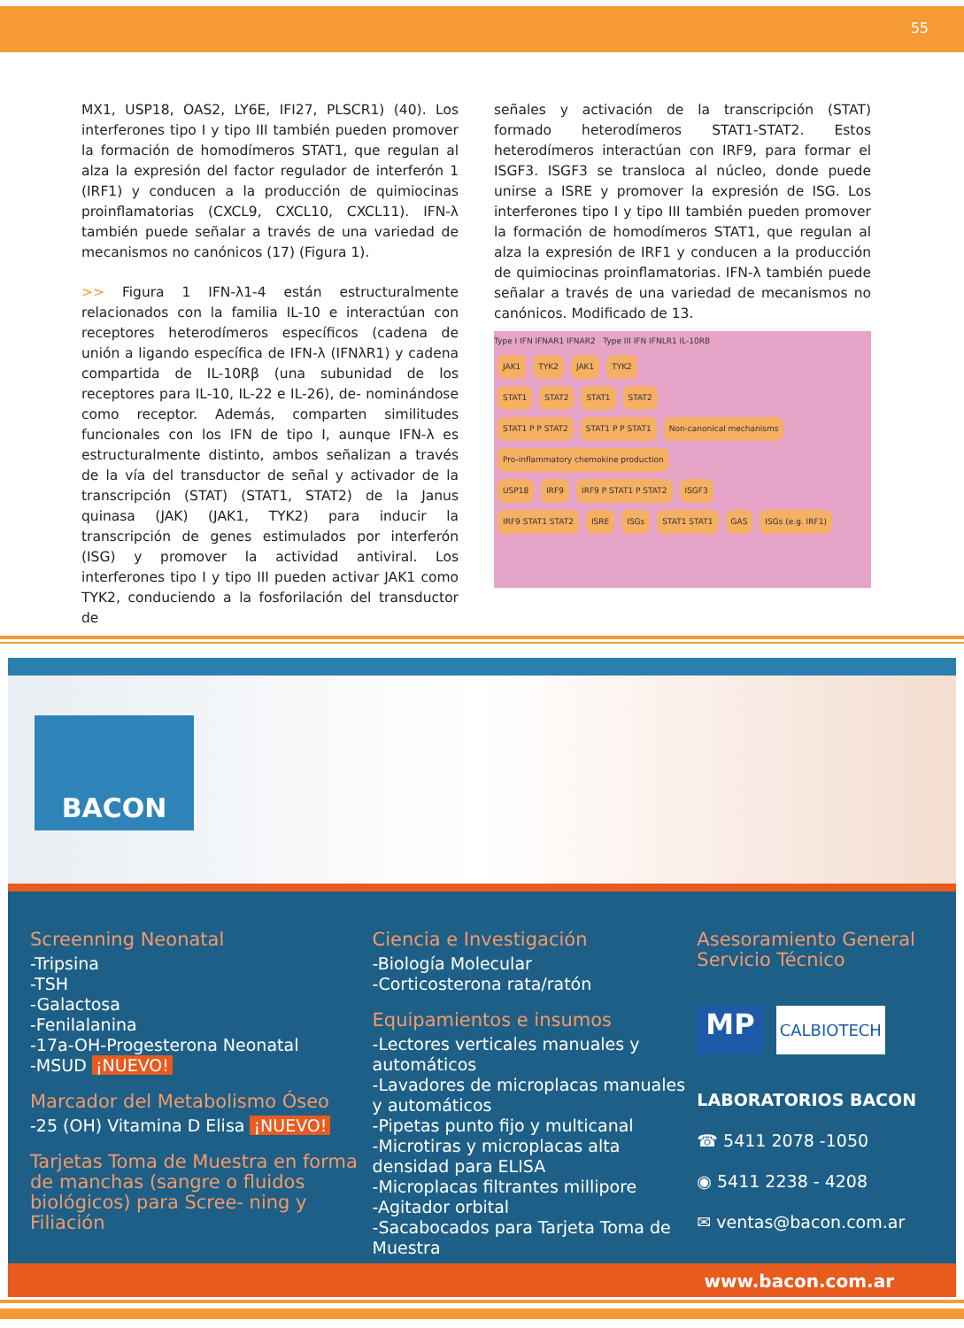55
MX1, USP18, OAS2, LY6E, IFI27, PLSCR1) (40). Los interferones tipo I y tipo III también pueden promover la formación de homodímeros STAT1, que regulan al alza la expresión del factor regulador de interferón 1 (IRF1) y conducen a la producción de quimiocinas proinflamatorias (CXCL9, CXCL10, CXCL11). IFN-λ también puede señalar a través de una variedad de mecanismos no canónicos (17) (Figura 1).
>> Figura 1 IFN-λ1-4 están estructuralmente relacionados con la familia IL-10 e interactúan con receptores heterodímeros específicos (cadena de unión a ligando específica de IFN-λ (IFNλR1) y cadena compartida de IL-10Rβ (una subunidad de los receptores para IL-10, IL-22 e IL-26), de- nominándose como receptor. Además, comparten similitudes funcionales con los IFN de tipo I, aunque IFN-λ es estructuralmente distinto, ambos señalizan a través de la vía del transductor de señal y activador de la transcripción (STAT) (STAT1, STAT2) de la Janus quinasa (JAK) (JAK1, TYK2) para inducir la transcripción de genes estimulados por interferón (ISG) y promover la actividad antiviral. Los interferones tipo I y tipo III pueden activar JAK1 como TYK2, conduciendo a la fosforilación del transductor de
señales y activación de la transcripción (STAT) formado heterodímeros STAT1-STAT2. Estos heterodímeros interactúan con IRF9, para formar el ISGF3. ISGF3 se transloca al núcleo, donde puede unirse a ISRE y promover la expresión de ISG. Los interferones tipo I y tipo III también pueden promover la formación de homodímeros STAT1, que regulan al alza la expresión de IRF1 y conducen a la producción de quimiocinas proinflamatorias. IFN-λ también puede señalar a través de una variedad de mecanismos no canónicos. Modificado de 13.
Type I IFN IFNAR1 IFNAR2 Type III IFN IFNLR1 IL-10RB
JAK1 TYK2 JAK1 TYK2
STAT1 STAT2 STAT1 STAT2
STAT1 P P STAT2 STAT1 P P STAT1 Non-canonical mechanisms
Pro-inflammatory chemokine production
USP18 IRF9 IRF9 P STAT1 P STAT2 ISGF3
IRF9 STAT1 STAT2 ISRE ISGs STAT1 STAT1 GAS ISGs (e.g. IRF1)
BACON
Screenning Neonatal
-Tripsina
-TSH
-Galactosa
-Fenilalanina
-17a-OH-Progesterona Neonatal
-MSUD ¡NUEVO!
Marcador del Metabolismo Óseo
-25 (OH) Vitamina D Elisa ¡NUEVO!
Tarjetas Toma de Muestra en forma de manchas (sangre o fluidos biológicos) para Scree- ning y Filiación
Ciencia e Investigación
-Biología Molecular
-Corticosterona rata/ratón
Equipamientos e insumos
-Lectores verticales manuales y automáticos
-Lavadores de microplacas manuales y automáticos
-Pipetas punto fijo y multicanal
-Microtiras y microplacas alta densidad para ELISA
-Microplacas filtrantes millipore
-Agitador orbital
-Sacabocados para Tarjeta Toma de Muestra
Asesoramiento General Servicio Técnico
MP CALBIOTECH
LABORATORIOS BACON
☎ 5411 2078 -1050
◉ 5411 2238 - 4208
✉ ventas@bacon.com.ar
www.bacon.com.ar